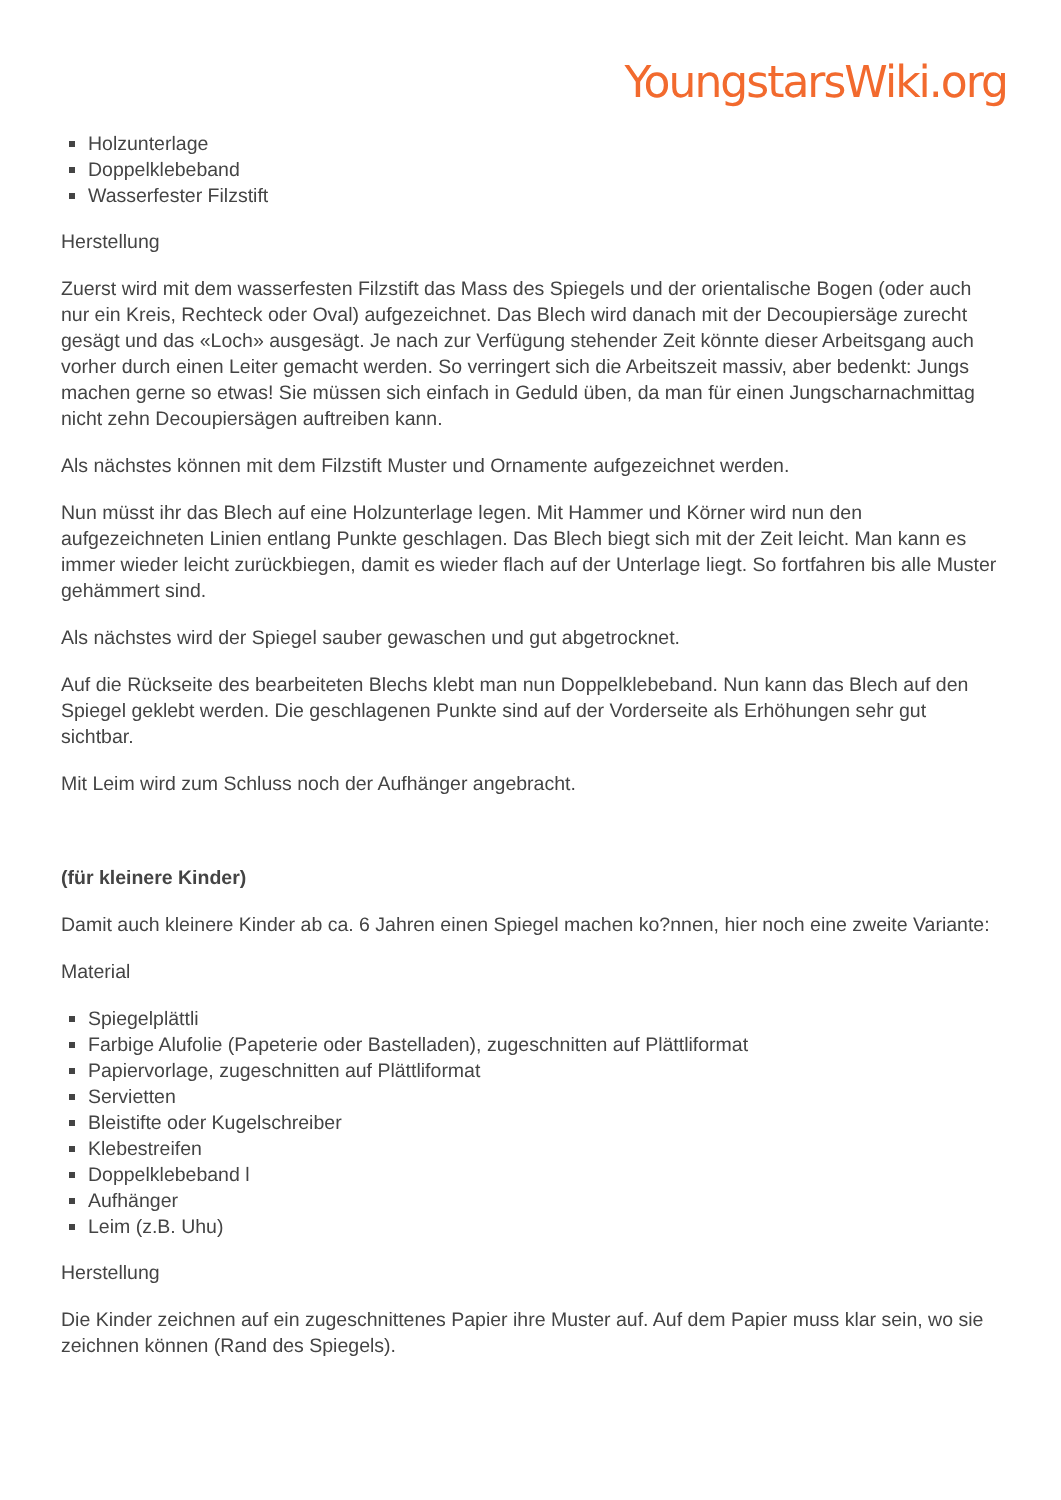YoungstarsWiki.org
Holzunterlage
Doppelklebeband
Wasserfester Filzstift
Herstellung
Zuerst wird mit dem wasserfesten Filzstift das Mass des Spiegels und der orientalische Bogen (oder auch nur ein Kreis, Rechteck oder Oval) aufgezeichnet. Das Blech wird danach mit der Decoupiersäge zurecht gesägt und das «Loch» ausgesägt. Je nach zur Verfügung stehender Zeit könnte dieser Arbeitsgang auch vorher durch einen Leiter gemacht werden. So verringert sich die Arbeitszeit massiv, aber bedenkt: Jungs machen gerne so etwas! Sie müssen sich einfach in Geduld üben, da man für einen Jungscharnachmittag nicht zehn Decoupiersägen auftreiben kann.
Als nächstes können mit dem Filzstift Muster und Ornamente aufgezeichnet werden.
Nun müsst ihr das Blech auf eine Holzunterlage legen. Mit Hammer und Körner wird nun den aufgezeichneten Linien entlang Punkte geschlagen. Das Blech biegt sich mit der Zeit leicht. Man kann es immer wieder leicht zurückbiegen, damit es wieder flach auf der Unterlage liegt. So fortfahren bis alle Muster gehämmert sind.
Als nächstes wird der Spiegel sauber gewaschen und gut abgetrocknet.
Auf die Rückseite des bearbeiteten Blechs klebt man nun Doppelklebeband. Nun kann das Blech auf den Spiegel geklebt werden. Die geschlagenen Punkte sind auf der Vorderseite als Erhöhungen sehr gut sichtbar.
Mit Leim wird zum Schluss noch der Aufhänger angebracht.
(für kleinere Kinder)
Damit auch kleinere Kinder ab ca. 6 Jahren einen Spiegel machen ko?nnen, hier noch eine zweite Variante:
Material
Spiegelplättli
Farbige Alufolie (Papeterie oder Bastelladen), zugeschnitten auf Plättliformat
Papiervorlage, zugeschnitten auf Plättliformat
Servietten
Bleistifte oder Kugelschreiber
Klebestreifen
Doppelklebeband l
Aufhänger
Leim (z.B. Uhu)
Herstellung
Die Kinder zeichnen auf ein zugeschnittenes Papier ihre Muster auf. Auf dem Papier muss klar sein, wo sie zeichnen können (Rand des Spiegels).